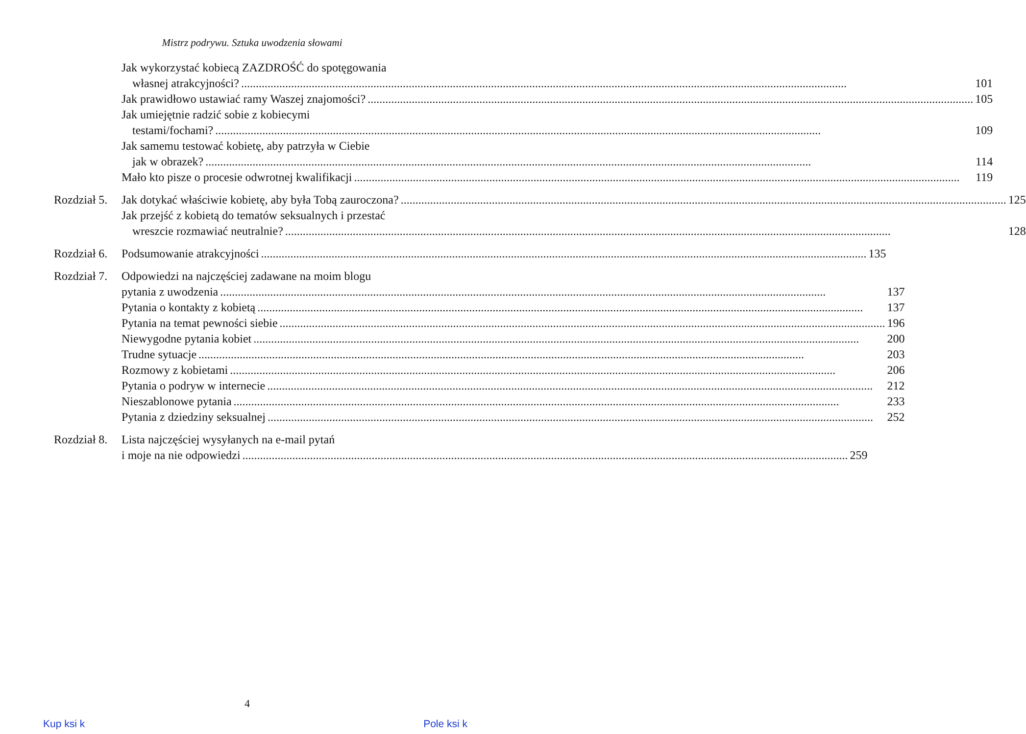Mistrz podrywu. Sztuka uwodzenia słowami
Jak wykorzystać kobiecą ZAZDROŚĆ do spotęgowania
własnej atrakcyjności? 101
Jak prawidłowo ustawiać ramy Waszej znajomości? 105
Jak umiejętnie radzić sobie z kobiecymi
testami/fochami? 109
Jak samemu testować kobietę, aby patrzyła w Ciebie
jak w obrazek? 114
Mało kto pisze o procesie odwrotnej kwalifikacji 119
Rozdział 5.
Jak dotykać właściwie kobietę, aby była Tobą zauroczona? 125
Jak przejść z kobietą do tematów seksualnych i przestać
wreszcie rozmawiać neutralnie? 128
Rozdział 6.
Podsumowanie atrakcyjności 135
Rozdział 7.
Odpowiedzi na najczęściej zadawane na moim blogu
pytania z uwodzenia 137
Pytania o kontakty z kobietą 137
Pytania na temat pewności siebie 196
Niewygodne pytania kobiet 200
Trudne sytuacje 203
Rozmowy z kobietami 206
Pytania o podryw w internecie 212
Nieszablonowe pytania 233
Pytania z dziedziny seksualnej 252
Rozdział 8.
Lista najczęściej wysyłanych na e-mail pytań
i moje na nie odpowiedzi 259
4
Kup ksi k Pole ksi k